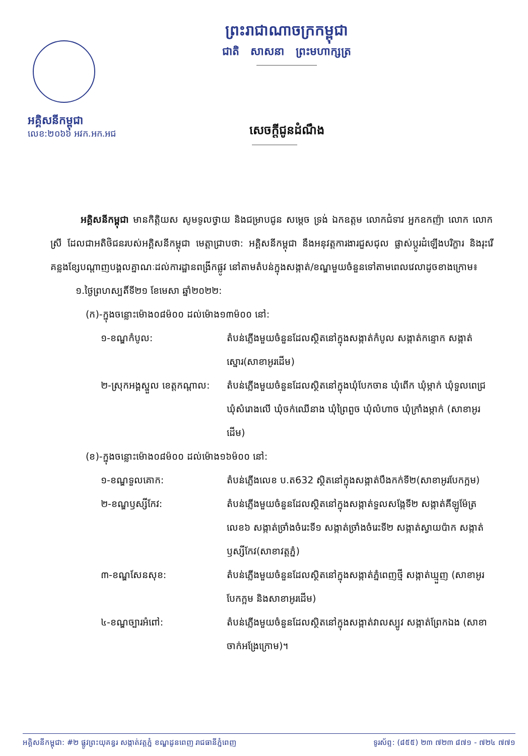អគ្គិសនីកម្ពុជា
លេខ:២០៦៦ អវក.អក.អជ
ព្រះរាជាណាចក្រកម្ពុជា
ជាតិ សាសនា ព្រះមហាក្សត្រ
សេចក្តីជូនដំណឹង
អគ្គិសនីកម្ពុជា មានកិត្តិយស សូមទូលថ្វាយ និងជម្រាបជូន សម្តេច ទ្រង់ ឯកឧត្តម លោកជំទាវ អ្នកឧកញ៉ា លោក លោកស្រី ដែលជាអតិថិជនរបស់អគ្គិសនីកម្ពុជា មេត្តាជ្រាបថា: អគ្គិសនីកម្ពុជា នឹងអនុវត្តការងារជួសជុល ផ្លាស់ប្តូរដំឡើងបរិក្ខារ និងរុះរើគន្លងខ្សែបណ្តាញបង្គលគ្នាណៈដល់ការដ្ឋានពង្រីកផ្លូវ នៅតាមតំបន់ក្នុងសង្កាត់/ខណ្ឌមួយចំនួនទៅតាមពេលវេលាដូចខាងក្រោម៖
១.ថ្ងៃព្រហស្បតិ៍ទី២១ ខែមេសា ឆ្នាំ២០២២:
(ក)-ក្នុងចន្លោះម៉ោង០៨ម៉០០ ដល់ម៉ោង១៣ម៉០០ នៅ:
១-ខណ្ឌកំបូល: តំបន់ភ្លើងមួយចំនួនដែលស្ថិតនៅក្នុងសង្កាត់កំបូល សង្កាត់កន្ទោក សង្កាត់ស្នោរ(សាខាអូរដើម)
២-ស្រុកអង្គស្នួល ខេត្តកណ្តាល:
តំបន់ភ្លើងមួយចំនួនដែលស្ថិតនៅក្នុងឃុំបែកចាន ឃុំពើក ឃុំម្កាក់ ឃុំទួលពេជ្រ ឃុំសំរោងលើ ឃុំចក់ឈើនាង ឃុំព្រៃពួច ឃុំលំហាច ឃុំក្រាំងម្កាក់ (សាខាអូរដើម)
(ខ)-ក្នុងចន្លោះម៉ោង០៨ម៉០០ ដល់ម៉ោង១៦ម៉០០ នៅ:
១-ខណ្ឌទួលគោក: តំបន់ភ្លើងលេខ ប.ត632 ស្ថិតនៅក្នុងសង្កាត់បឹងកក់ទី២(សាខាអូរបែកក្អម)
២-ខណ្ឌឫស្សីកែវ: តំបន់ភ្លើងមួយចំនួនដែលស្ថិតនៅក្នុងសង្កាត់ទួលសង្កែទី២ សង្កាត់គីឡូម៉ែត្រលេខ៦ សង្កាត់ច្រាំងចំរេះទី១ សង្កាត់ច្រាំងចំរេះទី២ សង្កាត់ស្វាយប៉ាក សង្កាត់ឫស្សីកែវ(សាខាវត្តភ្នំ)
៣-ខណ្ឌសែនសុខ: តំបន់ភ្លើងមួយចំនួនដែលស្ថិតនៅក្នុងសង្កាត់ភ្នំពេញថ្មី សង្កាត់ឃ្មួញ (សាខាអូរបែកក្អម និងសាខាអូរដើម)
៤-ខណ្ឌច្បារអំពៅ: តំបន់ភ្លើងមួយចំនួនដែលស្ថិតនៅក្នុងសង្កាត់វាលស្បូវ សង្កាត់ព្រែកឯង (សាខាចាក់អង្រែក្រោម)។
អគ្គិសនីកម្ពុជា: #២ ផ្លូវព្រះយុគន្ធរ សង្កាត់វត្តភ្នំ ខណ្ឌដូនពេញ រាជធានីភ្នំពេញ ទូរស័ព្ទ: (៨៥៥) ២៣ ៧២៣ ៨៧១ - ៧២៤ ៧៧១